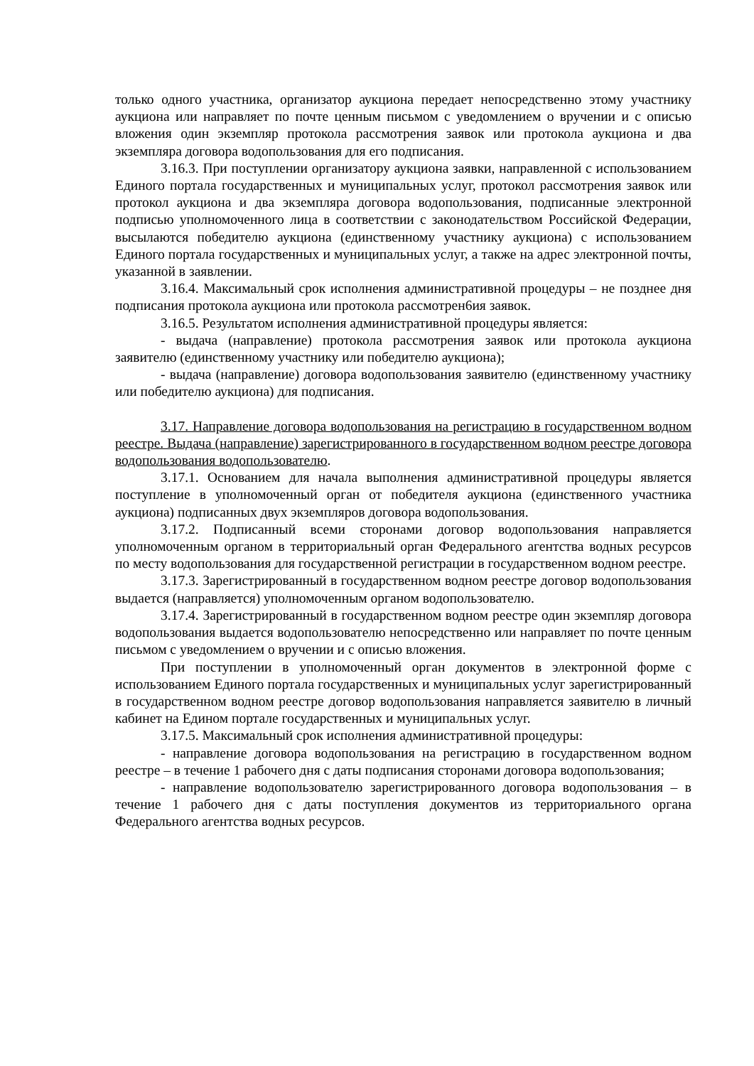только одного участника, организатор аукциона передает непосредственно этому участнику аукциона или направляет по почте ценным письмом с уведомлением о вручении и с описью вложения один экземпляр протокола рассмотрения заявок или протокола аукциона и два экземпляра договора водопользования для его подписания.
3.16.3. При поступлении организатору аукциона заявки, направленной с использованием Единого портала государственных и муниципальных услуг, протокол рассмотрения заявок или протокол аукциона и два экземпляра договора водопользования, подписанные электронной подписью уполномоченного лица в соответствии с законодательством Российской Федерации, высылаются победителю аукциона (единственному участнику аукциона) с использованием Единого портала государственных и муниципальных услуг, а также на адрес электронной почты, указанной в заявлении.
3.16.4. Максимальный срок исполнения административной процедуры – не позднее дня подписания протокола аукциона или протокола рассмотрен6ия заявок.
3.16.5. Результатом исполнения административной процедуры является:
- выдача (направление) протокола рассмотрения заявок или протокола аукциона заявителю (единственному участнику или победителю аукциона);
- выдача (направление) договора водопользования заявителю (единственному участнику или победителю аукциона) для подписания.
3.17. Направление договора водопользования на регистрацию в государственном водном реестре. Выдача (направление) зарегистрированного в государственном водном реестре договора водопользования водопользователю.
3.17.1. Основанием для начала выполнения административной процедуры является поступление в уполномоченный орган от победителя аукциона (единственного участника аукциона) подписанных двух экземпляров договора водопользования.
3.17.2. Подписанный всеми сторонами договор водопользования направляется уполномоченным органом в территориальный орган Федерального агентства водных ресурсов по месту водопользования для государственной регистрации в государственном водном реестре.
3.17.3. Зарегистрированный в государственном водном реестре договор водопользования выдается (направляется) уполномоченным органом водопользователю.
3.17.4. Зарегистрированный в государственном водном реестре один экземпляр договора водопользования выдается водопользователю непосредственно или направляет по почте ценным письмом с уведомлением о вручении и с описью вложения.
При поступлении в уполномоченный орган документов в электронной форме с использованием Единого портала государственных и муниципальных услуг зарегистрированный в государственном водном реестре договор водопользования направляется заявителю в личный кабинет на Едином портале государственных и муниципальных услуг.
3.17.5. Максимальный срок исполнения административной процедуры:
- направление договора водопользования на регистрацию в государственном водном реестре – в течение 1 рабочего дня с даты подписания сторонами договора водопользования;
- направление водопользователю зарегистрированного договора водопользования – в течение 1 рабочего дня с даты поступления документов из территориального органа Федерального агентства водных ресурсов.